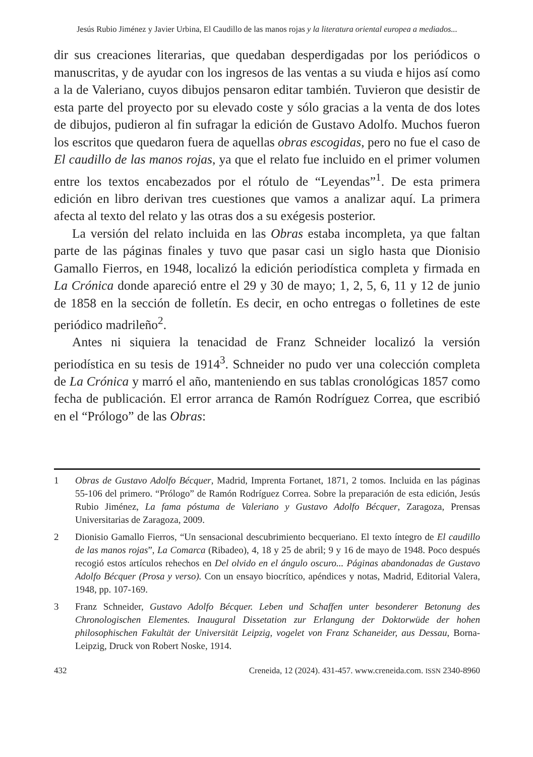Jesús Rubio Jiménez y Javier Urbina, El Caudillo de las manos rojas y la literatura oriental europea a mediados...
dir sus creaciones literarias, que quedaban desperdigadas por los periódicos o manuscritas, y de ayudar con los ingresos de las ventas a su viuda e hijos así como a la de Valeriano, cuyos dibujos pensaron editar también. Tuvieron que desistir de esta parte del proyecto por su elevado coste y sólo gracias a la venta de dos lotes de dibujos, pudieron al fin sufragar la edición de Gustavo Adolfo. Muchos fueron los escritos que quedaron fuera de aquellas obras escogidas, pero no fue el caso de El caudillo de las manos rojas, ya que el relato fue incluido en el primer volumen entre los textos encabezados por el rótulo de “Leyendas”<sup>1</sup>. De esta primera edición en libro derivan tres cuestiones que vamos a analizar aquí. La primera afecta al texto del relato y las otras dos a su exégesis posterior.
La versión del relato incluida en las Obras estaba incompleta, ya que faltan parte de las páginas finales y tuvo que pasar casi un siglo hasta que Dionisio Gamallo Fierros, en 1948, localizó la edición periodística completa y firmada en La Crónica donde apareció entre el 29 y 30 de mayo; 1, 2, 5, 6, 11 y 12 de junio de 1858 en la sección de folletín. Es decir, en ocho entregas o folletines de este periódico madrileño<sup>2</sup>.
Antes ni siquiera la tenacidad de Franz Schneider localizó la versión periodística en su tesis de 1914<sup>3</sup>. Schneider no pudo ver una colección completa de La Crónica y marró el año, manteniendo en sus tablas cronológicas 1857 como fecha de publicación. El error arranca de Ramón Rodríguez Correa, que escribió en el “Prólogo” de las Obras:
1 Obras de Gustavo Adolfo Bécquer, Madrid, Imprenta Fortanet, 1871, 2 tomos. Incluida en las páginas 55-106 del primero. “Prólogo” de Ramón Rodríguez Correa. Sobre la preparación de esta edición, Jesús Rubio Jiménez, La fama póstuma de Valeriano y Gustavo Adolfo Bécquer, Zaragoza, Prensas Universitarias de Zaragoza, 2009.
2 Dionisio Gamallo Fierros, “Un sensacional descubrimiento becqueriano. El texto íntegro de El caudillo de las manos rojas”, La Comarca (Ribadeo), 4, 18 y 25 de abril; 9 y 16 de mayo de 1948. Poco después recogió estos artículos rehechos en Del olvido en el ángulo oscuro... Páginas abandonadas de Gustavo Adolfo Bécquer (Prosa y verso). Con un ensayo biocrítico, apéndices y notas, Madrid, Editorial Valera, 1948, pp. 107-169.
3 Franz Schneider, Gustavo Adolfo Bécquer. Leben und Schaffen unter besonderer Betonung des Chronologischen Elementes. Inaugural Dissetation zur Erlangung der Doktorwüde der hohen philosophischen Fakultät der Universität Leipzig, vogelet von Franz Schaneider, aus Dessau, Borna-Leipzig, Druck von Robert Noske, 1914.
432 Creneida, 12 (2024). 431-457. www.creneida.com. ISSN 2340-8960